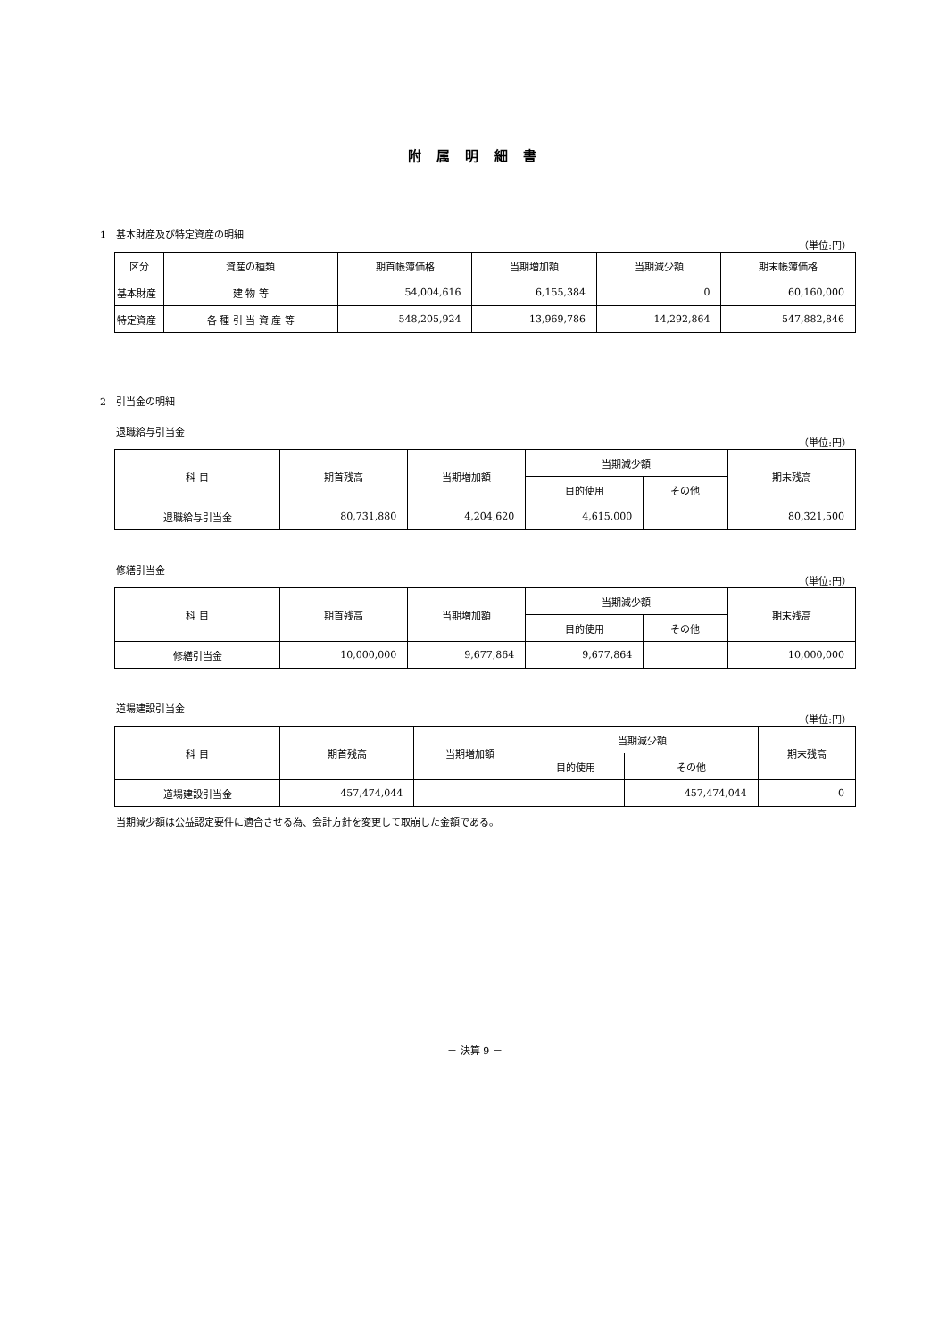附 属 明 細 書
1　基本財産及び特定資産の明細
（単位:円）
| 区分 | 資産の種類 | 期首帳簿価格 | 当期増加額 | 当期減少額 | 期末帳簿価格 |
| --- | --- | --- | --- | --- | --- |
| 基本財産 | 建 物 等 | 54,004,616 | 6,155,384 | 0 | 60,160,000 |
| 特定資産 | 各 種 引 当 資 産 等 | 548,205,924 | 13,969,786 | 14,292,864 | 547,882,846 |
2　引当金の明細
退職給与引当金
（単位:円）
| 科 目 | 期首残高 | 当期増加額 | 当期減少額 | | 期末残高 |
| --- | --- | --- | --- | --- | --- |
| | | | 目的使用 | その他 | |
| 退職給与引当金 | 80,731,880 | 4,204,620 | 4,615,000 | | 80,321,500 |
修繕引当金
（単位:円）
| 科 目 | 期首残高 | 当期増加額 | 当期減少額 | | 期末残高 |
| --- | --- | --- | --- | --- | --- |
| | | | 目的使用 | その他 | |
| 修繕引当金 | 10,000,000 | 9,677,864 | 9,677,864 | | 10,000,000 |
道場建設引当金
（単位:円）
| 科 目 | 期首残高 | 当期増加額 | 当期減少額 | | 期末残高 |
| --- | --- | --- | --- | --- | --- |
| | | | 目的使用 | その他 | |
| 道場建設引当金 | 457,474,044 | | | 457,474,044 | 0 |
当期減少額は公益認定要件に適合させる為、会計方針を変更して取崩した金額である。
－ 決算 9 －